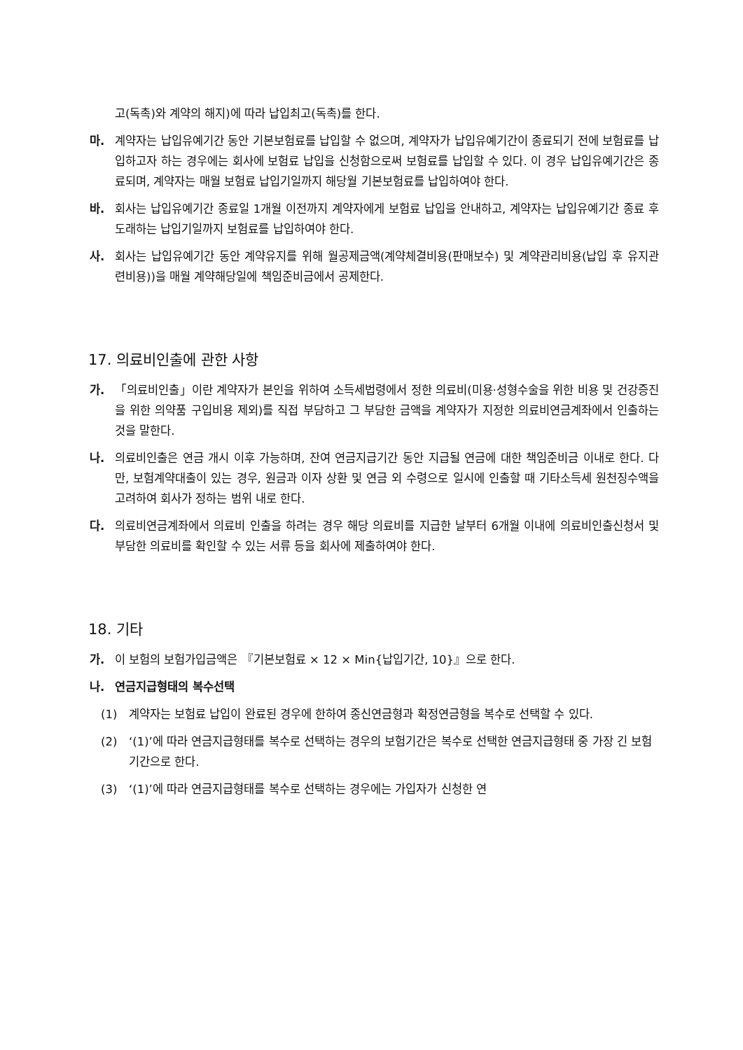고(독촉)와 계약의 해지)에 따라 납입최고(독촉)를 한다.
마. 계약자는 납입유예기간 동안 기본보험료를 납입할 수 없으며, 계약자가 납입유예기간이 종료되기 전에 보험료를 납입하고자 하는 경우에는 회사에 보험료 납입을 신청함으로써 보험료를 납입할 수 있다. 이 경우 납입유예기간은 종료되며, 계약자는 매월 보험료 납입기일까지 해당월 기본보험료를 납입하여야 한다.
바. 회사는 납입유예기간 종료일 1개월 이전까지 계약자에게 보험료 납입을 안내하고, 계약자는 납입유예기간 종료 후 도래하는 납입기일까지 보험료를 납입하여야 한다.
사. 회사는 납입유예기간 동안 계약유지를 위해 월공제금액(계약체결비용(판매보수) 및 계약관리비용(납입 후 유지관련비용))을 매월 계약해당일에 책임준비금에서 공제한다.
17. 의료비인출에 관한 사항
가. 「의료비인출」이란 계약자가 본인을 위하여 소득세법령에서 정한 의료비(미용·성형수술을 위한 비용 및 건강증진을 위한 의약품 구입비용 제외)를 직접 부담하고 그 부담한 금액을 계약자가 지정한 의료비연금계좌에서 인출하는 것을 말한다.
나. 의료비인출은 연금 개시 이후 가능하며, 잔여 연금지급기간 동안 지급될 연금에 대한 책임준비금 이내로 한다. 다만, 보험계약대출이 있는 경우, 원금과 이자 상환 및 연금 외 수령으로 일시에 인출할 때 기타소득세 원천징수액을 고려하여 회사가 정하는 범위 내로 한다.
다. 의료비연금계좌에서 의료비 인출을 하려는 경우 해당 의료비를 지급한 날부터 6개월 이내에 의료비인출신청서 및 부담한 의료비를 확인할 수 있는 서류 등을 회사에 제출하여야 한다.
18. 기타
가. 이 보험의 보험가입금액은 『기본보험료 × 12 × Min{납입기간, 10}』으로 한다.
나. 연금지급형태의 복수선택
(1) 계약자는 보험료 납입이 완료된 경우에 한하여 종신연금형과 확정연금형을 복수로 선택할 수 있다.
(2) ‘(1)’에 따라 연금지급형태를 복수로 선택하는 경우의 보험기간은 복수로 선택한 연금지급형태 중 가장 긴 보험기간으로 한다.
(3) ‘(1)’에 따라 연금지급형태를 복수로 선택하는 경우에는 가입자가 신청한 연